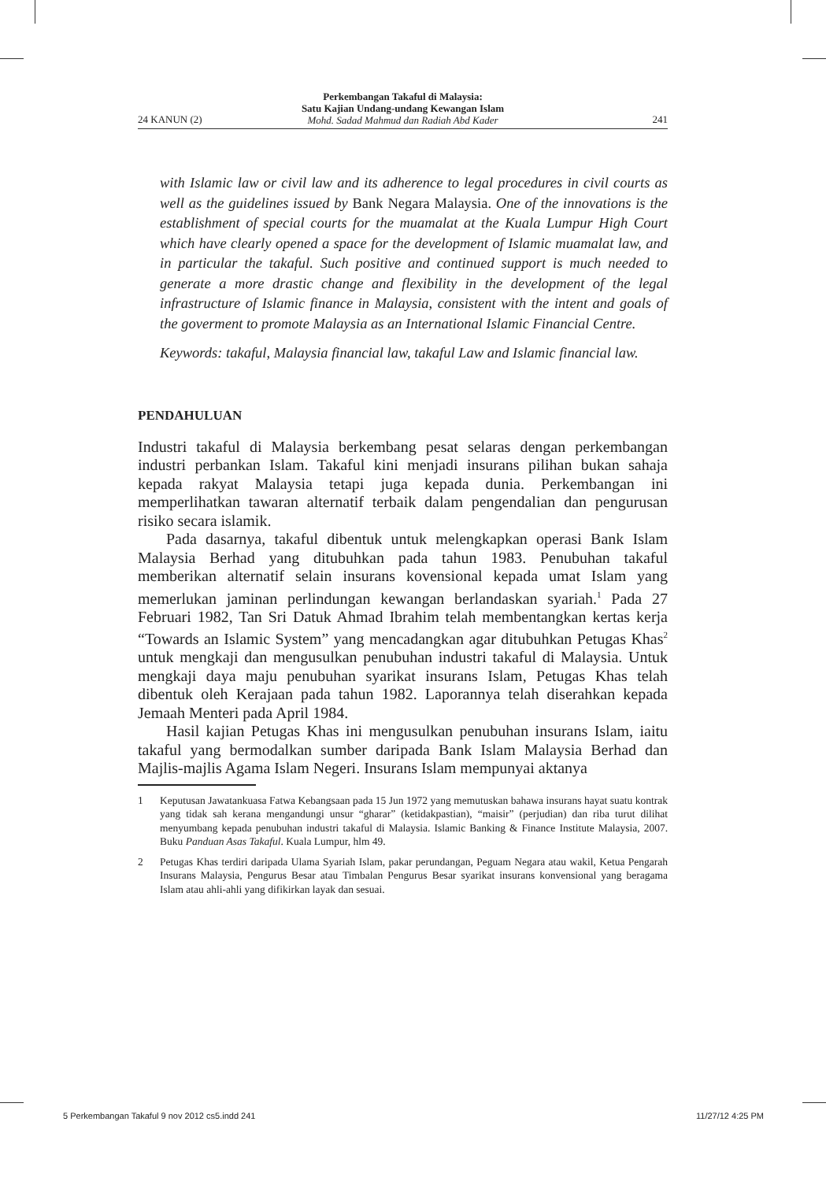24 KANUN (2)
Perkembangan Takaful di Malaysia:
Satu Kajian Undang-undang Kewangan Islam
Mohd. Sadad Mahmud dan Radiah Abd Kader
241
with Islamic law or civil law and its adherence to legal procedures in civil courts as well as the guidelines issued by Bank Negara Malaysia. One of the innovations is the establishment of special courts for the muamalat at the Kuala Lumpur High Court which have clearly opened a space for the development of Islamic muamalat law, and in particular the takaful. Such positive and continued support is much needed to generate a more drastic change and flexibility in the development of the legal infrastructure of Islamic finance in Malaysia, consistent with the intent and goals of the goverment to promote Malaysia as an International Islamic Financial Centre.
Keywords: takaful, Malaysia financial law, takaful Law and Islamic financial law.
PENDAHULUAN
Industri takaful di Malaysia berkembang pesat selaras dengan perkembangan industri perbankan Islam. Takaful kini menjadi insurans pilihan bukan sahaja kepada rakyat Malaysia tetapi juga kepada dunia. Perkembangan ini memperlihatkan tawaran alternatif terbaik dalam pengendalian dan pengurusan risiko secara islamik.
Pada dasarnya, takaful dibentuk untuk melengkapkan operasi Bank Islam Malaysia Berhad yang ditubuhkan pada tahun 1983. Penubuhan takaful memberikan alternatif selain insurans kovensional kepada umat Islam yang memerlukan jaminan perlindungan kewangan berlandaskan syariah.<sup>1</sup> Pada 27 Februari 1982, Tan Sri Datuk Ahmad Ibrahim telah membentangkan kertas kerja “Towards an Islamic System” yang mencadangkan agar ditubuhkan Petugas Khas<sup>2</sup> untuk mengkaji dan mengusulkan penubuhan industri takaful di Malaysia. Untuk mengkaji daya maju penubuhan syarikat insurans Islam, Petugas Khas telah dibentuk oleh Kerajaan pada tahun 1982. Laporannya telah diserahkan kepada Jemaah Menteri pada April 1984.
Hasil kajian Petugas Khas ini mengusulkan penubuhan insurans Islam, iaitu takaful yang bermodalkan sumber daripada Bank Islam Malaysia Berhad dan Majlis-majlis Agama Islam Negeri. Insurans Islam mempunyai aktanya
1 Keputusan Jawatankuasa Fatwa Kebangsaan pada 15 Jun 1972 yang memutuskan bahawa insurans hayat suatu kontrak yang tidak sah kerana mengandungi unsur “gharar” (ketidakpastian), “maisir” (perjudian) dan riba turut dilihat menyumbang kepada penubuhan industri takaful di Malaysia. Islamic Banking & Finance Institute Malaysia, 2007. Buku Panduan Asas Takaful. Kuala Lumpur, hlm 49.
2 Petugas Khas terdiri daripada Ulama Syariah Islam, pakar perundangan, Peguam Negara atau wakil, Ketua Pengarah Insurans Malaysia, Pengurus Besar atau Timbalan Pengurus Besar syarikat insurans konvensional yang beragama Islam atau ahli-ahli yang difikirkan layak dan sesuai.
5 Perkembangan Takaful 9 nov 2012 cs5.indd 241 11/27/12 4:25 PM